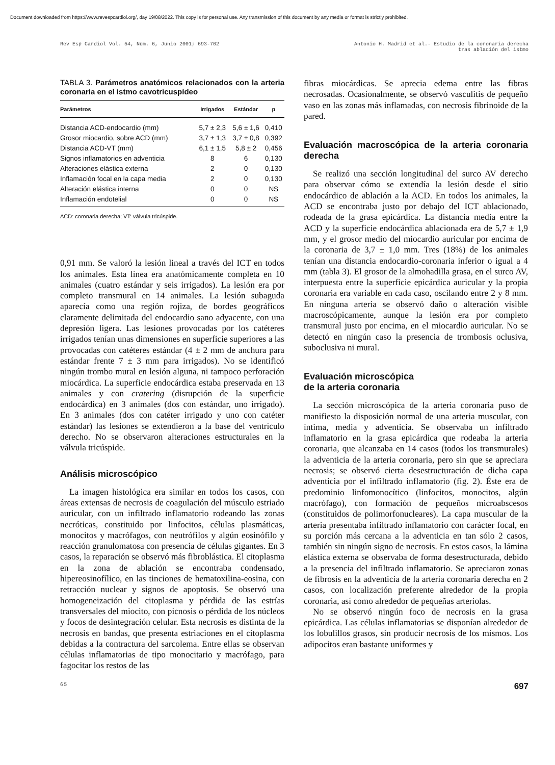Document downloaded from https://www.revespcardiol.org/, day 19/08/2022. This copy is for personal use. Any transmission of this document by any media or format is strictly prohibited.
Rev Esp Cardiol Vol. 54, Núm. 6, Junio 2001; 693-702
Antonio H. Madrid et al.- Estudio de la coronaria derecha
tras ablación del istmo
TABLA 3. Parámetros anatómicos relacionados con la arteria coronaria en el istmo cavotricuspídeo
| Parámetros | Irrigados | Estándar | p |
| --- | --- | --- | --- |
| Distancia ACD-endocardio (mm) | 5,7 ± 2,3 | 5,6 ± 1,6 | 0,410 |
| Grosor miocardio, sobre ACD (mm) | 3,7 ± 1,3 | 3,7 ± 0,8 | 0,392 |
| Distancia ACD-VT (mm) | 6,1 ± 1,5 | 5,8 ± 2 | 0,456 |
| Signos inflamatorios en adventicia | 8 | 6 | 0,130 |
| Alteraciones elástica externa | 2 | 0 | 0,130 |
| Inflamación focal en la capa media | 2 | 0 | 0,130 |
| Alteración elástica interna | 0 | 0 | NS |
| Inflamación endotelial | 0 | 0 | NS |
ACD: coronaria derecha; VT: válvula tricúspide.
0,91 mm. Se valoró la lesión lineal a través del ICT en todos los animales. Esta línea era anatómicamente completa en 10 animales (cuatro estándar y seis irrigados). La lesión era por completo transmural en 14 animales. La lesión subaguda aparecía como una región rojiza, de bordes geográficos claramente delimitada del endocardio sano adyacente, con una depresión ligera. Las lesiones provocadas por los catéteres irrigados tenían unas dimensiones en superficie superiores a las provocadas con catéteres estándar (4 ± 2 mm de anchura para estándar frente 7 ± 3 mm para irrigados). No se identificó ningún trombo mural en lesión alguna, ni tampoco perforación miocárdica. La superficie endocárdica estaba preservada en 13 animales y con cratering (disrupción de la superficie endocárdica) en 3 animales (dos con estándar, uno irrigado). En 3 animales (dos con catéter irrigado y uno con catéter estándar) las lesiones se extendieron a la base del ventrículo derecho. No se observaron alteraciones estructurales en la válvula tricúspide.
Análisis microscópico
La imagen histológica era similar en todos los casos, con áreas extensas de necrosis de coagulación del músculo estriado auricular, con un infiltrado inflamatorio rodeando las zonas necróticas, constituido por linfocitos, células plasmáticas, monocitos y macrófagos, con neutrófilos y algún eosinófilo y reacción granulomatosa con presencia de células gigantes. En 3 casos, la reparación se observó más fibroblástica. El citoplasma en la zona de ablación se encontraba condensado, hipereosinofílico, en las tinciones de hematoxilina-eosina, con retracción nuclear y signos de apoptosis. Se observó una homogeneización del citoplasma y pérdida de las estrías transversales del miocito, con picnosis o pérdida de los núcleos y focos de desintegración celular. Esta necrosis es distinta de la necrosis en bandas, que presenta estriaciones en el citoplasma debidas a la contractura del sarcolema. Entre ellas se observan células inflamatorias de tipo monocitario y macrófago, para fagocitar los restos de las
fibras miocárdicas. Se aprecia edema entre las fibras necrosadas. Ocasionalmente, se observó vasculitis de pequeño vaso en las zonas más inflamadas, con necrosis fibrinoide de la pared.
Evaluación macroscópica de la arteria coronaria derecha
Se realizó una sección longitudinal del surco AV derecho para observar cómo se extendía la lesión desde el sitio endocárdico de ablación a la ACD. En todos los animales, la ACD se encontraba justo por debajo del ICT ablacionado, rodeada de la grasa epicárdica. La distancia media entre la ACD y la superficie endocárdica ablacionada era de 5,7 ± 1,9 mm, y el grosor medio del miocardio auricular por encima de la coronaria de 3,7 ± 1,0 mm. Tres (18%) de los animales tenían una distancia endocardio-coronaria inferior o igual a 4 mm (tabla 3). El grosor de la almohadilla grasa, en el surco AV, interpuesta entre la superficie epicárdica auricular y la propia coronaria era variable en cada caso, oscilando entre 2 y 8 mm. En ninguna arteria se observó daño o alteración visible macroscópicamente, aunque la lesión era por completo transmural justo por encima, en el miocardio auricular. No se detectó en ningún caso la presencia de trombosis oclusiva, suboclusiva ni mural.
Evaluación microscópica
de la arteria coronaria
La sección microscópica de la arteria coronaria puso de manifiesto la disposición normal de una arteria muscular, con íntima, media y adventicia. Se observaba un infiltrado inflamatorio en la grasa epicárdica que rodeaba la arteria coronaria, que alcanzaba en 14 casos (todos los transmurales) la adventicia de la arteria coronaria, pero sin que se apreciara necrosis; se observó cierta desestructuración de dicha capa adventicia por el infiltrado inflamatorio (fig. 2). Éste era de predominio linfomonocítico (linfocitos, monocitos, algún macrófago), con formación de pequeños microabscesos (constituidos de polimorfonucleares). La capa muscular de la arteria presentaba infiltrado inflamatorio con carácter focal, en su porción más cercana a la adventicia en tan sólo 2 casos, también sin ningún signo de necrosis. En estos casos, la lámina elástica externa se observaba de forma desestructurada, debido a la presencia del infiltrado inflamatorio. Se apreciaron zonas de fibrosis en la adventicia de la arteria coronaria derecha en 2 casos, con localización preferente alrededor de la propia coronaria, así como alrededor de pequeñas arteriolas.
No se observó ningún foco de necrosis en la grasa epicárdica. Las células inflamatorias se disponían alrededor de los lobulillos grasos, sin producir necrosis de los mismos. Los adipocitos eran bastante uniformes y
65 697